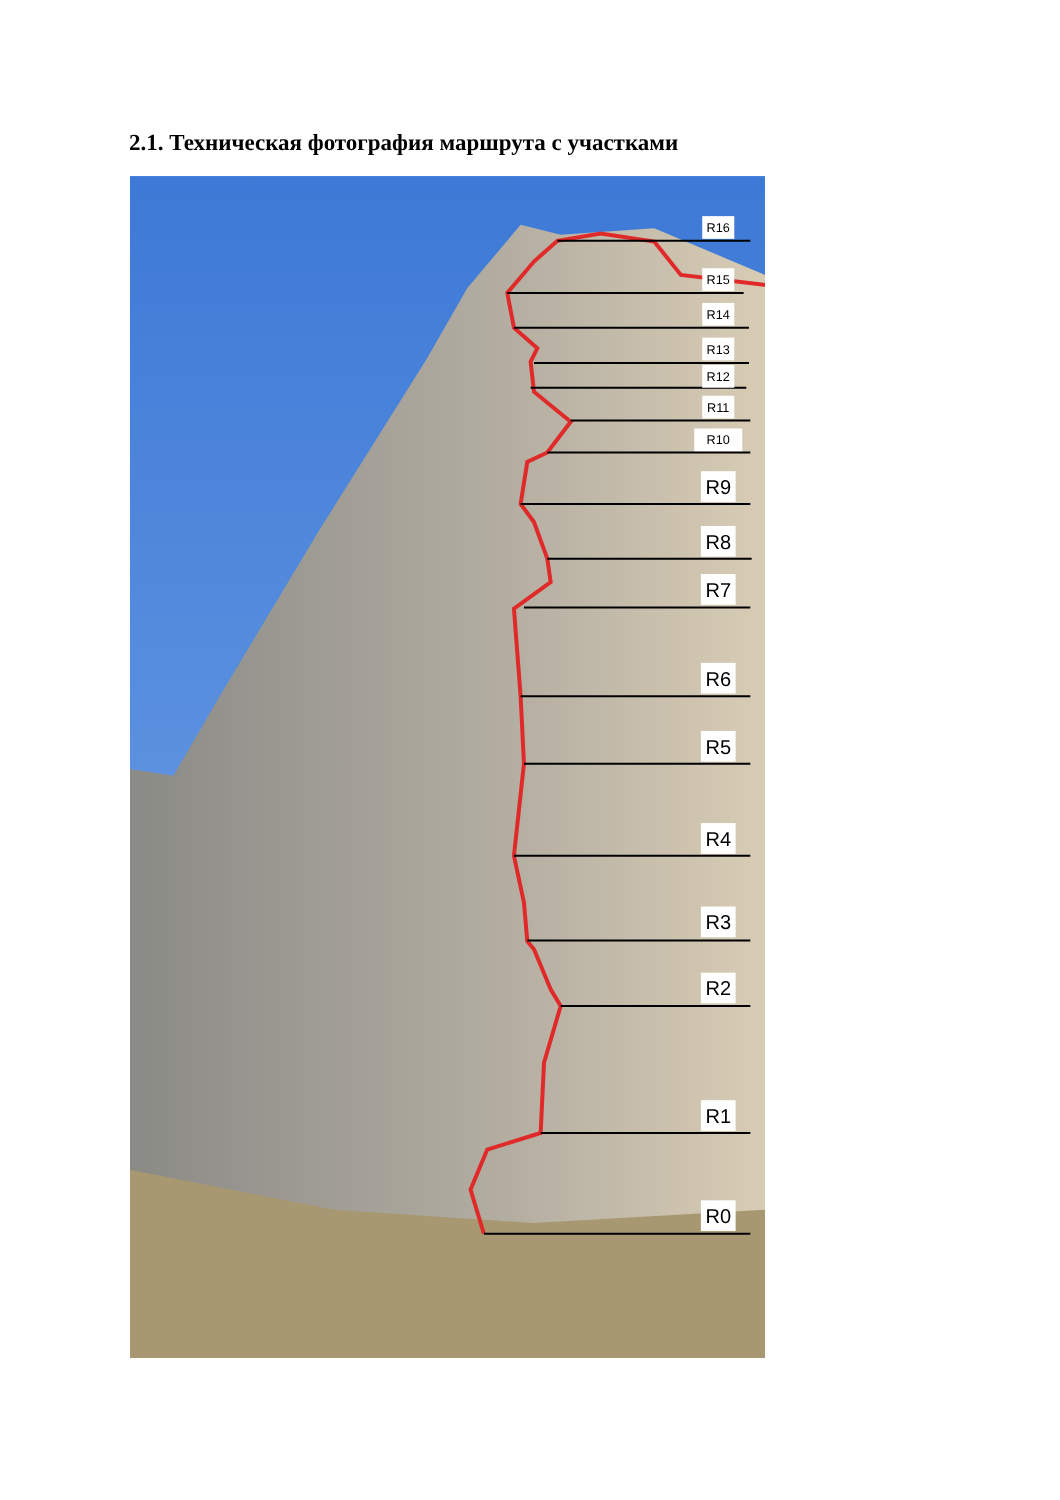2.1. Техническая фотография маршрута с участками
R16
R15
R14
R13
R12
R11
R10
R9
R8
R7
R6
R5
R4
R3
R2
R1
R0